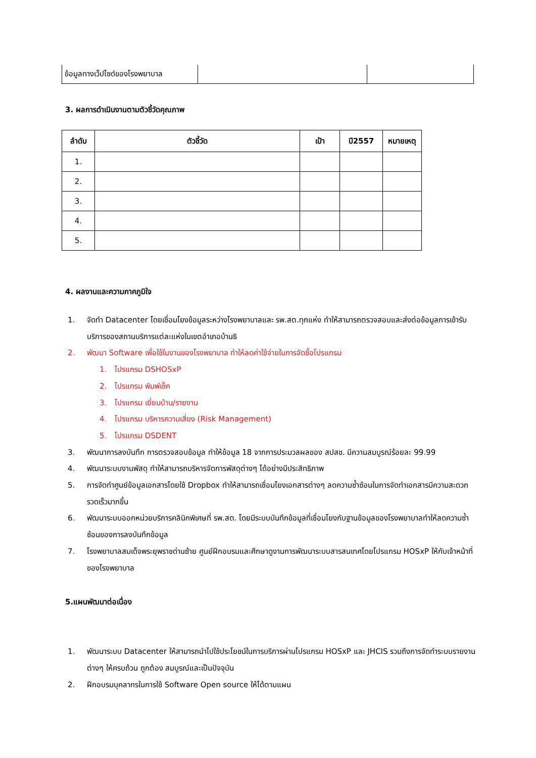| ข้อมูลทางเว็ปไซด์ของโรงพยาบาล | | |
3. ผลการดำเนินงานตามตัวชี้วัดคุณภาพ
| ลำดับ | ตัวชี้วัด | เป้า | ปี2557 | หมายเหตุ |
| --- | --- | --- | --- | --- |
| 1. | | | | |
| 2. | | | | |
| 3. | | | | |
| 4. | | | | |
| 5. | | | | |
4. ผลงานและความภาคภูมิใจ
1. จัดทำ Datacenter โดยเชื่อมโยงข้อมูลระหว่างโรงพยาบาลและ รพ.สต.ทุกแห่ง ทำให้สามารถตรวจสอบและส่งต่อข้อมูลการเข้ารับบริการของสถานบริการแต่ละแห่งในเขตอำเภอบ้านธิ
2. พัฒนา Software เพื่อใช้ในงานของโรงพยาบาล ทำให้ลดค่าใช้จ่ายในการจัดซื้อโปรแกรม
1. โปรแกรม DSHOSxP
2. โปรแกรม พิมพ์เช็ค
3. โปรแกรม เยี่ยมบ้าน/รายงาน
4. โปรแกรม บริหารความเสี่ยง (Risk Management)
5. โปรแกรม DSDENT
3. พัฒนาการลงบันทึก การตรวจสอบข้อมูล ทำให้ข้อมูล 18 จากการประมวลผลของ สปสช. มีความสมบูรณ์ร้อยละ 99.99
4. พัฒนาระบบงานพัสดุ ทำให้สามารถบริหารจัดการพัสดุต่างๆ ได้อย่างมีประสิทธิภาพ
5. การจัดทำศูนย์ข้อมูลเอกสารโดยใช้ Dropbox ทำให้สามารถเชื่อมโยงเอกสารต่างๆ ลดความซ้ำซ้อนในการจัดทำเอกสารมีความสะดวก รวดเร็วมากขึ้น
6. พัฒนาระบบออกหน่วยบริการคลินิกพิเศษที่ รพ.สต. โดยมีระบบบันทึกข้อมูลที่เชื่อมโยงกับฐานข้อมูลของโรงพยาบาลทำให้ลดความซ้ำซ้อนของการลงบันทึกข้อมูล
7. โรงพยาบาลสมเด็จพระยุพราชด่านซ้าย ศูนย์ฝึกอบรมและศึกษาดูงานการพัฒนาระบบสารสนเทศโดยโปรแกรม HOSxP ให้กับเจ้าหน้าที่ของโรงพยาบาล
5.แผนพัฒนาต่อเนื่อง
1. พัฒนาระบบ Datacenter ให้สามารถนำไปใช้ประโยชน์ในการบริการผ่านโปรแกรม HOSxP และ JHCIS รวมถึงการจัดทำระบบรายงานต่างๆ ให้ครบถ้วน ถูกต้อง สมบูรณ์และเป็นปัจจุบัน
2. ฝึกอบรมบุคลากรในการใช้ Software Open source ให้ได้ตามแผน